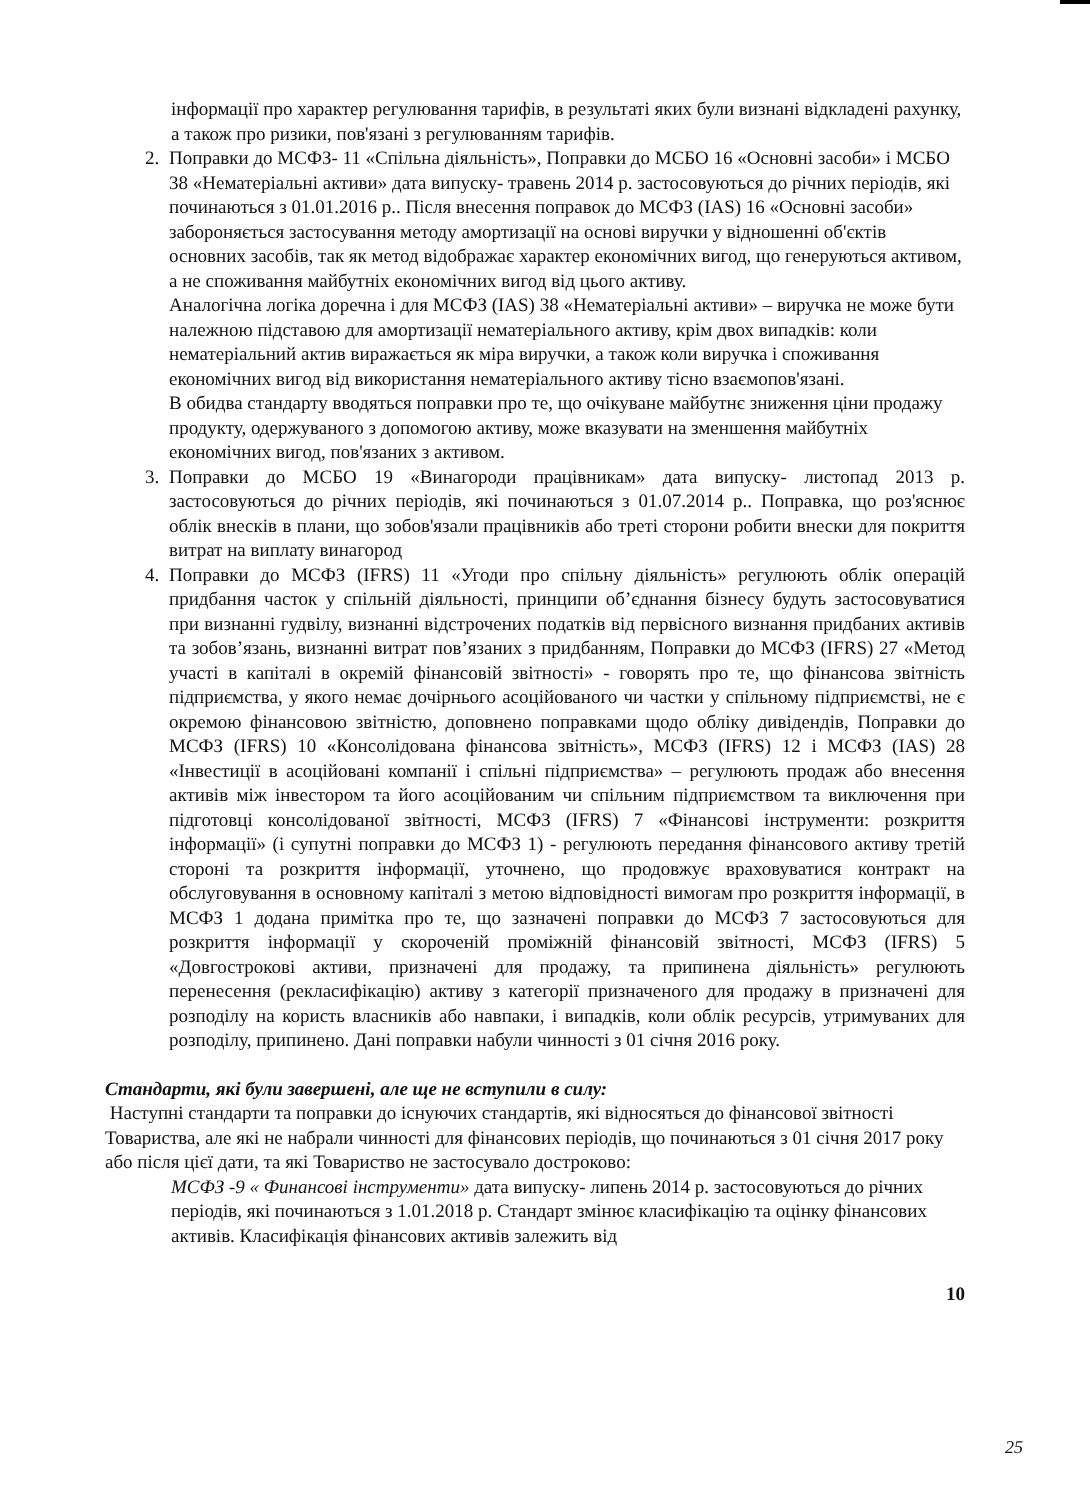інформації про характер регулювання тарифів, в результаті яких були визнані відкладені рахунку, а також про ризики, пов'язані з регулюванням тарифів.
2. Поправки до МСФЗ- 11 «Спільна діяльність», Поправки до МСБО 16 «Основні засоби» і МСБО 38 «Нематеріальні активи» дата випуску- травень 2014 р. застосовуються до річних періодів, які починаються з 01.01.2016 р.. Після внесення поправок до МСФЗ (IAS) 16 «Основні засоби» забороняється застосування методу амортизації на основі виручки у відношенні об'єктів основних засобів, так як метод відображає характер економічних вигод, що генеруються активом, а не споживання майбутніх економічних вигод від цього активу.
Аналогічна логіка доречна і для МСФЗ (IAS) 38 «Нематеріальні активи» – виручка не може бути належною підставою для амортизації нематеріального активу, крім двох випадків: коли нематеріальний актив виражається як міра виручки, а також коли виручка і споживання економічних вигод від використання нематеріального активу тісно взаємопов'язані.
В обидва стандарту вводяться поправки про те, що очікуване майбутнє зниження ціни продажу продукту, одержуваного з допомогою активу, може вказувати на зменшення майбутніх економічних вигод, пов'язаних з активом.
3. Поправки до МСБО 19 «Винагороди працівникам» дата випуску- листопад 2013 р. застосовуються до річних періодів, які починаються з 01.07.2014 р.. Поправка, що роз'яснює облік внесків в плани, що зобов'язали працівників або треті сторони робити внески для покриття витрат на виплату винагород
4. Поправки до МСФЗ (IFRS) 11 «Угоди про спільну діяльність» регулюють облік операцій придбання часток у спільній діяльності, принципи об’єднання бізнесу будуть застосовуватися при визнанні гудвілу, визнанні відстрочених податків від первісного визнання придбаних активів та зобов’язань, визнанні витрат пов’язаних з придбанням, Поправки до МСФЗ (IFRS) 27 «Метод участі в капіталі в окремій фінансовій звітності» - говорять про те, що фінансова звітність підприємства, у якого немає дочірнього асоційованого чи частки у спільному підприємстві, не є окремою фінансовою звітністю, доповнено поправками щодо обліку дивідендів, Поправки до МСФЗ (IFRS) 10 «Консолідована фінансова звітність», МСФЗ (IFRS) 12 і МСФЗ (IAS) 28 «Інвестиції в асоційовані компанії і спільні підприємства» – регулюють продаж або внесення активів між інвестором та його асоційованим чи спільним підприємством та виключення при підготовці консолідованої звітності, МСФЗ (IFRS) 7 «Фінансові інструменти: розкриття інформації» (і супутні поправки до МСФЗ 1) - регулюють передання фінансового активу третій стороні та розкриття інформації, уточнено, що продовжує враховуватися контракт на обслуговування в основному капіталі з метою відповідності вимогам про розкриття інформації, в МСФЗ 1 додана примітка про те, що зазначені поправки до МСФЗ 7 застосовуються для розкриття інформації у скороченій проміжній фінансовій звітності, МСФЗ (IFRS) 5 «Довгострокові активи, призначені для продажу, та припинена діяльність» регулюють перенесення (рекласифікацію) активу з категорії призначеного для продажу в призначені для розподілу на користь власників або навпаки, і випадків, коли облік ресурсів, утримуваних для розподілу, припинено. Дані поправки набули чинності з 01 січня 2016 року.
Стандарти, які були завершені, але ще не вступили в силу:
Наступні стандарти та поправки до існуючих стандартів, які відносяться до фінансової звітності Товариства, але які не набрали чинності для фінансових періодів, що починаються з 01 січня 2017 року або після цієї дати, та які Товариство не застосувало достроково:
МСФЗ -9 « Финансові інструменти» дата випуску- липень 2014 р. застосовуються до річних періодів, які починаються з 1.01.2018 р. Стандарт змінює класифікацію та оцінку фінансових активів. Класифікація фінансових активів залежить від
10
25